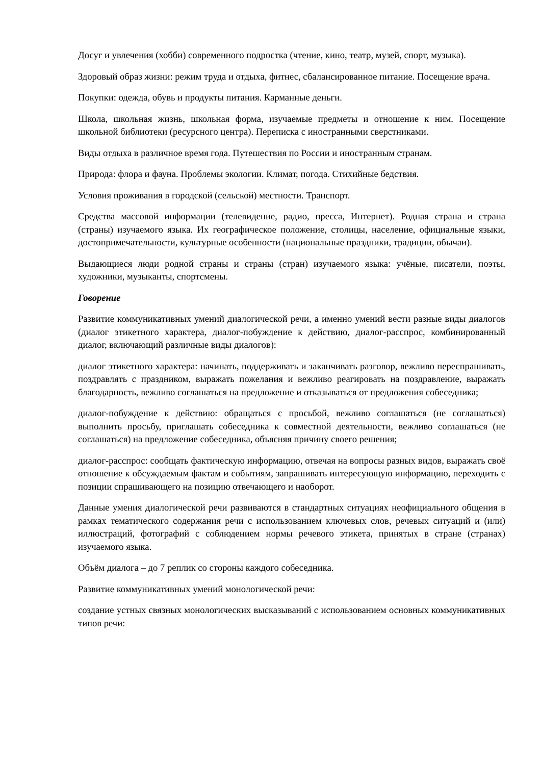Досуг и увлечения (хобби) современного подростка (чтение, кино, театр, музей, спорт, музыка).
Здоровый образ жизни: режим труда и отдыха, фитнес, сбалансированное питание. Посещение врача.
Покупки: одежда, обувь и продукты питания. Карманные деньги.
Школа, школьная жизнь, школьная форма, изучаемые предметы и отношение к ним. Посещение школьной библиотеки (ресурсного центра). Переписка с иностранными сверстниками.
Виды отдыха в различное время года. Путешествия по России и иностранным странам.
Природа: флора и фауна. Проблемы экологии. Климат, погода. Стихийные бедствия.
Условия проживания в городской (сельской) местности. Транспорт.
Средства массовой информации (телевидение, радио, пресса, Интернет). Родная страна и страна (страны) изучаемого языка. Их географическое положение, столицы, население, официальные языки, достопримечательности, культурные особенности (национальные праздники, традиции, обычаи).
Выдающиеся люди родной страны и страны (стран) изучаемого языка: учёные, писатели, поэты, художники, музыканты, спортсмены.
Говорение
Развитие коммуникативных умений диалогической речи, а именно умений вести разные виды диалогов (диалог этикетного характера, диалог-побуждение к действию, диалог-расспрос, комбинированный диалог, включающий различные виды диалогов):
диалог этикетного характера: начинать, поддерживать и заканчивать разговор, вежливо переспрашивать, поздравлять с праздником, выражать пожелания и вежливо реагировать на поздравление, выражать благодарность, вежливо соглашаться на предложение и отказываться от предложения собеседника;
диалог-побуждение к действию: обращаться с просьбой, вежливо соглашаться (не соглашаться) выполнить просьбу, приглашать собеседника к совместной деятельности, вежливо соглашаться (не соглашаться) на предложение собеседника, объясняя причину своего решения;
диалог-расспрос: сообщать фактическую информацию, отвечая на вопросы разных видов, выражать своё отношение к обсуждаемым фактам и событиям, запрашивать интересующую информацию, переходить с позиции спрашивающего на позицию отвечающего и наоборот.
Данные умения диалогической речи развиваются в стандартных ситуациях неофициального общения в рамках тематического содержания речи с использованием ключевых слов, речевых ситуаций и (или) иллюстраций, фотографий с соблюдением нормы речевого этикета, принятых в стране (странах) изучаемого языка.
Объём диалога – до 7 реплик со стороны каждого собеседника.
Развитие коммуникативных умений монологической речи:
создание устных связных монологических высказываний с использованием основных коммуникативных типов речи: